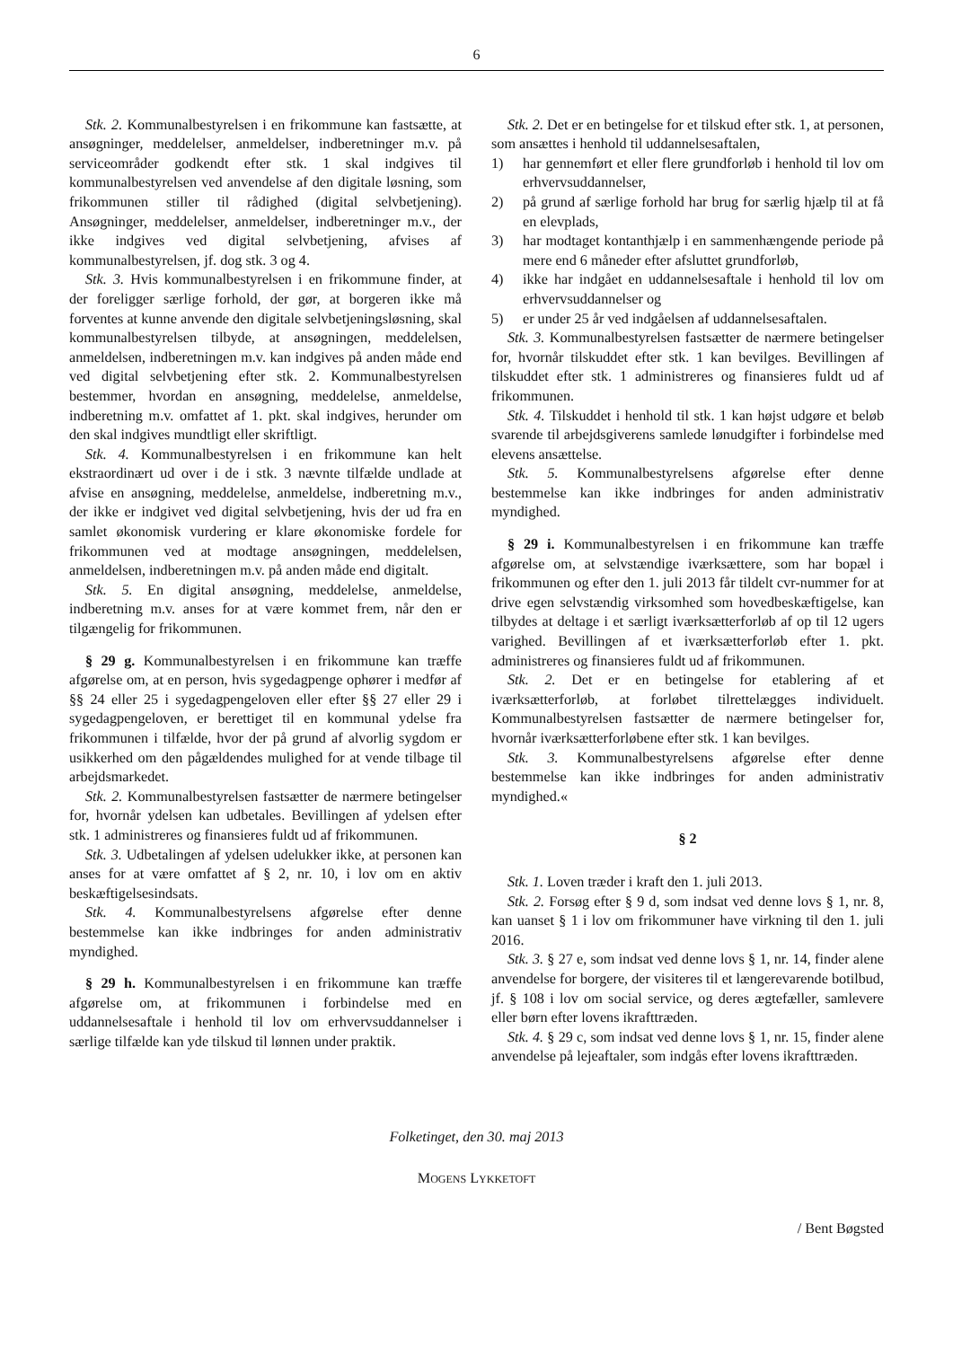6
Stk. 2. Kommunalbestyrelsen i en frikommune kan fastsætte, at ansøgninger, meddelelser, anmeldelser, indberetninger m.v. på serviceområder godkendt efter stk. 1 skal indgives til kommunalbestyrelsen ved anvendelse af den digitale løsning, som frikommunen stiller til rådighed (digital selvbetjening). Ansøgninger, meddelelser, anmeldelser, indberetninger m.v., der ikke indgives ved digital selvbetjening, afvises af kommunalbestyrelsen, jf. dog stk. 3 og 4.
Stk. 3. Hvis kommunalbestyrelsen i en frikommune finder, at der foreligger særlige forhold, der gør, at borgeren ikke må forventes at kunne anvende den digitale selvbetjeningsløsning, skal kommunalbestyrelsen tilbyde, at ansøgningen, meddelelsen, anmeldelsen, indberetningen m.v. kan indgives på anden måde end ved digital selvbetjening efter stk. 2. Kommunalbestyrelsen bestemmer, hvordan en ansøgning, meddelelse, anmeldelse, indberetning m.v. omfattet af 1. pkt. skal indgives, herunder om den skal indgives mundtligt eller skriftligt.
Stk. 4. Kommunalbestyrelsen i en frikommune kan helt ekstraordinært ud over i de i stk. 3 nævnte tilfælde undlade at afvise en ansøgning, meddelelse, anmeldelse, indberetning m.v., der ikke er indgivet ved digital selvbetjening, hvis der ud fra en samlet økonomisk vurdering er klare økonomiske fordele for frikommunen ved at modtage ansøgningen, meddelelsen, anmeldelsen, indberetningen m.v. på anden måde end digitalt.
Stk. 5. En digital ansøgning, meddelelse, anmeldelse, indberetning m.v. anses for at være kommet frem, når den er tilgængelig for frikommunen.
§ 29 g. Kommunalbestyrelsen i en frikommune kan træffe afgørelse om, at en person, hvis sygedagpenge ophører i medfør af §§ 24 eller 25 i sygedagpengeloven eller efter §§ 27 eller 29 i sygedagpengeloven, er berettiget til en kommunal ydelse fra frikommunen i tilfælde, hvor der på grund af alvorlig sygdom er usikkerhed om den pågældendes mulighed for at vende tilbage til arbejdsmarkedet.
Stk. 2. Kommunalbestyrelsen fastsætter de nærmere betingelser for, hvornår ydelsen kan udbetales. Bevillingen af ydelsen efter stk. 1 administreres og finansieres fuldt ud af frikommunen.
Stk. 3. Udbetalingen af ydelsen udelukker ikke, at personen kan anses for at være omfattet af § 2, nr. 10, i lov om en aktiv beskæftigelsesindsats.
Stk. 4. Kommunalbestyrelsens afgørelse efter denne bestemmelse kan ikke indbringes for anden administrativ myndighed.
§ 29 h. Kommunalbestyrelsen i en frikommune kan træffe afgørelse om, at frikommunen i forbindelse med en uddannelsesaftale i henhold til lov om erhvervsuddannelser i særlige tilfælde kan yde tilskud til lønnen under praktik.
Stk. 2. Det er en betingelse for et tilskud efter stk. 1, at personen, som ansættes i henhold til uddannelsesaftalen,
1) har gennemført et eller flere grundforløb i henhold til lov om erhvervsuddannelser,
2) på grund af særlige forhold har brug for særlig hjælp til at få en elevplads,
3) har modtaget kontanthjælp i en sammenhængende periode på mere end 6 måneder efter afsluttet grundforløb,
4) ikke har indgået en uddannelsesaftale i henhold til lov om erhvervsuddannelser og
5) er under 25 år ved indgåelsen af uddannelsesaftalen.
Stk. 3. Kommunalbestyrelsen fastsætter de nærmere betingelser for, hvornår tilskuddet efter stk. 1 kan bevilges. Bevillingen af tilskuddet efter stk. 1 administreres og finansieres fuldt ud af frikommunen.
Stk. 4. Tilskuddet i henhold til stk. 1 kan højst udgøre et beløb svarende til arbejdsgiverens samlede lønudgifter i forbindelse med elevens ansættelse.
Stk. 5. Kommunalbestyrelsens afgørelse efter denne bestemmelse kan ikke indbringes for anden administrativ myndighed.
§ 29 i. Kommunalbestyrelsen i en frikommune kan træffe afgørelse om, at selvstændige iværksættere, som har bopæl i frikommunen og efter den 1. juli 2013 får tildelt cvr-nummer for at drive egen selvstændig virksomhed som hovedbeskæftigelse, kan tilbydes at deltage i et særligt iværksætterforløb af op til 12 ugers varighed. Bevillingen af et iværksætterforløb efter 1. pkt. administreres og finansieres fuldt ud af frikommunen.
Stk. 2. Det er en betingelse for etablering af et iværksætterforløb, at forløbet tilrettelægges individuelt. Kommunalbestyrelsen fastsætter de nærmere betingelser for, hvornår iværksætterforløbene efter stk. 1 kan bevilges.
Stk. 3. Kommunalbestyrelsens afgørelse efter denne bestemmelse kan ikke indbringes for anden administrativ myndighed.«
§ 2
Stk. 1. Loven træder i kraft den 1. juli 2013.
Stk. 2. Forsøg efter § 9 d, som indsat ved denne lovs § 1, nr. 8, kan uanset § 1 i lov om frikommuner have virkning til den 1. juli 2016.
Stk. 3. § 27 e, som indsat ved denne lovs § 1, nr. 14, finder alene anvendelse for borgere, der visiteres til et længerevarende botilbud, jf. § 108 i lov om social service, og deres ægtefæller, samlevere eller børn efter lovens ikrafttræden.
Stk. 4. § 29 c, som indsat ved denne lovs § 1, nr. 15, finder alene anvendelse på lejeaftaler, som indgås efter lovens ikrafttræden.
Folketinget, den 30. maj 2013
MOGENS LYKKETOFT
/ Bent Bøgsted